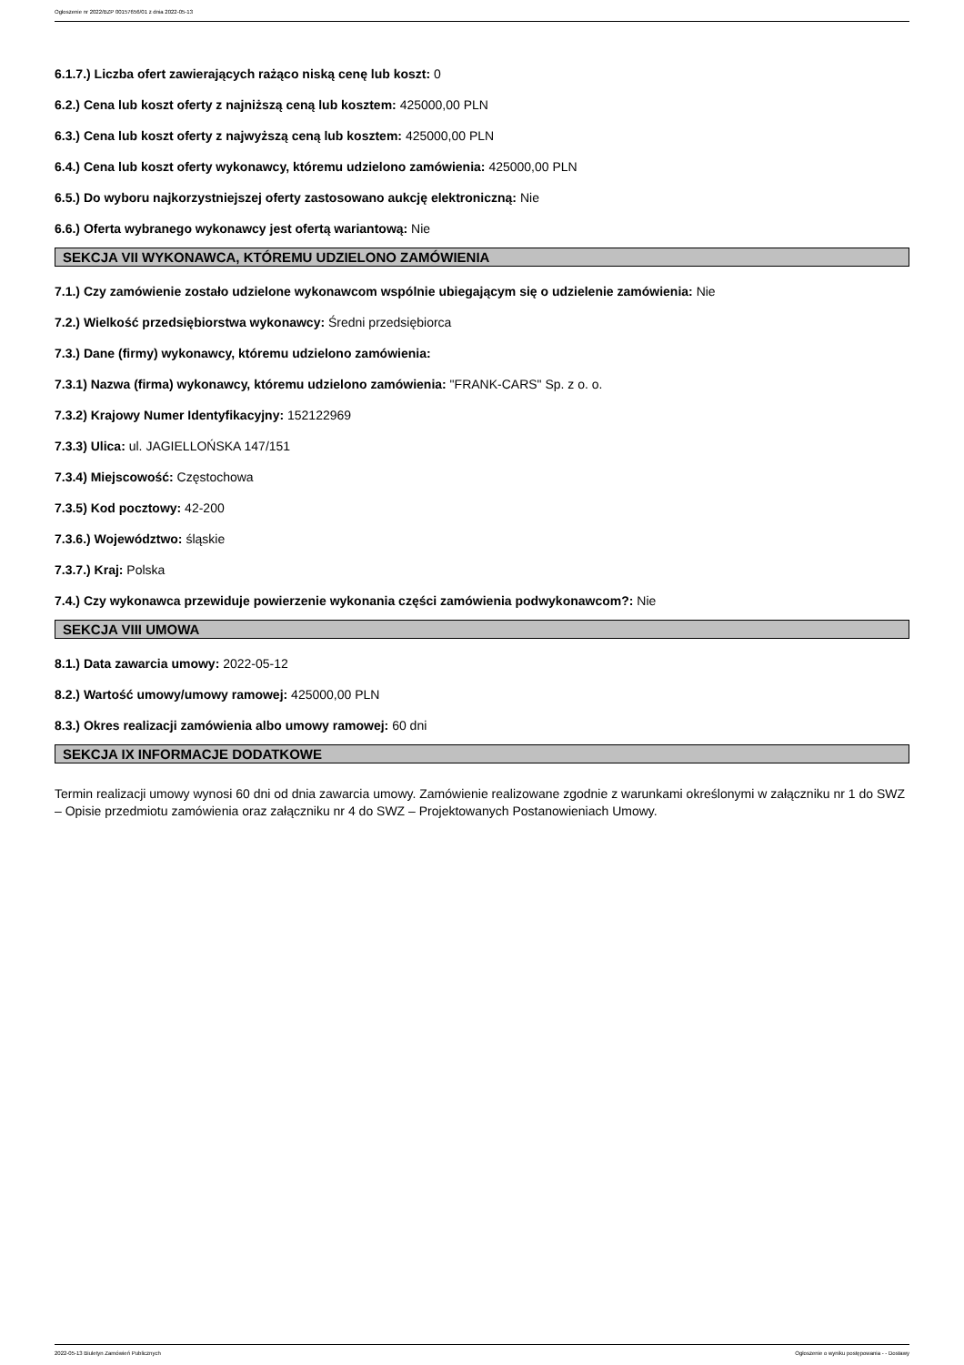Ogłoszenie nr 2022/BZP 00157656/01 z dnia 2022-05-13
6.1.7.) Liczba ofert zawierających rażąco niską cenę lub koszt: 0
6.2.) Cena lub koszt oferty z najniższą ceną lub kosztem: 425000,00 PLN
6.3.) Cena lub koszt oferty z najwyższą ceną lub kosztem: 425000,00 PLN
6.4.) Cena lub koszt oferty wykonawcy, któremu udzielono zamówienia: 425000,00 PLN
6.5.) Do wyboru najkorzystniejszej oferty zastosowano aukcję elektroniczną: Nie
6.6.) Oferta wybranego wykonawcy jest ofertą wariantową: Nie
SEKCJA VII WYKONAWCA, KTÓREMU UDZIELONO ZAMÓWIENIA
7.1.) Czy zamówienie zostało udzielone wykonawcom wspólnie ubiegającym się o udzielenie zamówienia: Nie
7.2.) Wielkość przedsiębiorstwa wykonawcy: Średni przedsiębiorca
7.3.) Dane (firmy) wykonawcy, któremu udzielono zamówienia:
7.3.1) Nazwa (firma) wykonawcy, któremu udzielono zamówienia: "FRANK-CARS" Sp. z o. o.
7.3.2) Krajowy Numer Identyfikacyjny: 152122969
7.3.3) Ulica: ul. JAGIELLOŃSKA 147/151
7.3.4) Miejscowość: Częstochowa
7.3.5) Kod pocztowy: 42-200
7.3.6.) Województwo: śląskie
7.3.7.) Kraj: Polska
7.4.) Czy wykonawca przewiduje powierzenie wykonania części zamówienia podwykonawcom?: Nie
SEKCJA VIII UMOWA
8.1.) Data zawarcia umowy: 2022-05-12
8.2.) Wartość umowy/umowy ramowej: 425000,00 PLN
8.3.) Okres realizacji zamówienia albo umowy ramowej: 60 dni
SEKCJA IX INFORMACJE DODATKOWE
Termin realizacji umowy wynosi 60 dni od dnia zawarcia umowy. Zamówienie realizowane zgodnie z warunkami określonymi w załączniku nr 1 do SWZ – Opisie przedmiotu zamówienia oraz załączniku nr 4 do SWZ – Projektowanych Postanowieniach Umowy.
2022-05-13 Biuletyn Zamówień Publicznych Ogłoszenie o wyniku postępowania - - Dostawy